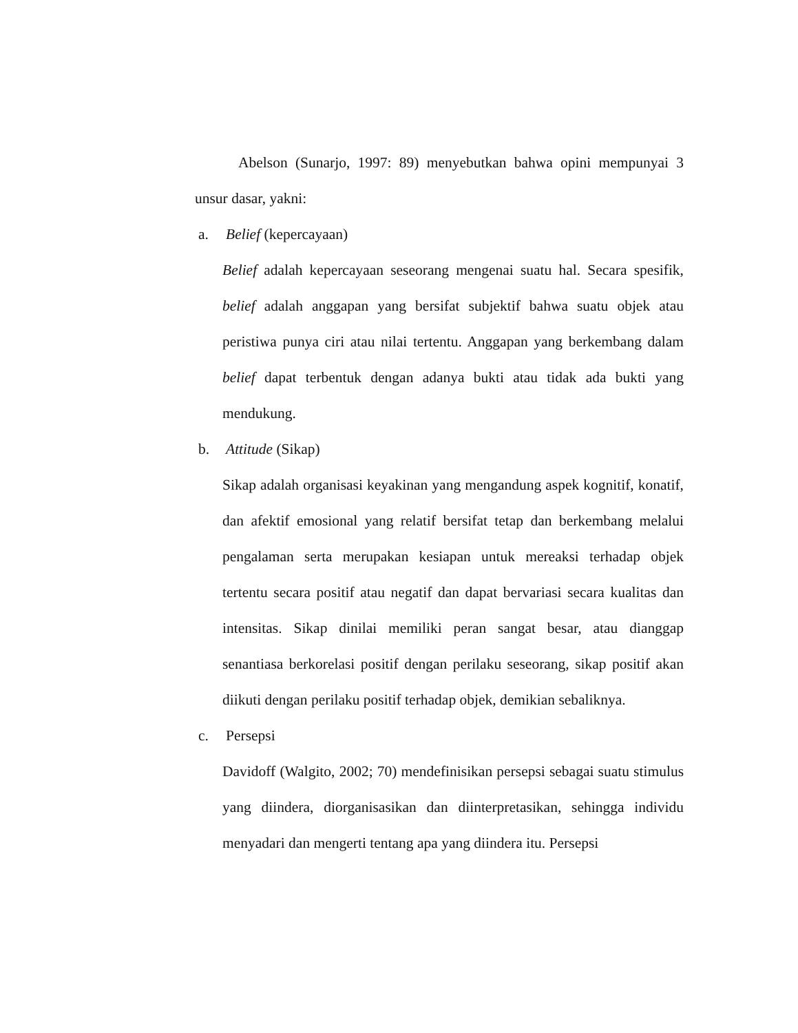Abelson (Sunarjo, 1997: 89) menyebutkan bahwa opini mempunyai 3 unsur dasar, yakni:
a. Belief (kepercayaan)
Belief adalah kepercayaan seseorang mengenai suatu hal. Secara spesifik, belief adalah anggapan yang bersifat subjektif bahwa suatu objek atau peristiwa punya ciri atau nilai tertentu. Anggapan yang berkembang dalam belief dapat terbentuk dengan adanya bukti atau tidak ada bukti yang mendukung.
b. Attitude (Sikap)
Sikap adalah organisasi keyakinan yang mengandung aspek kognitif, konatif, dan afektif emosional yang relatif bersifat tetap dan berkembang melalui pengalaman serta merupakan kesiapan untuk mereaksi terhadap objek tertentu secara positif atau negatif dan dapat bervariasi secara kualitas dan intensitas. Sikap dinilai memiliki peran sangat besar, atau dianggap senantiasa berkorelasi positif dengan perilaku seseorang, sikap positif akan diikuti dengan perilaku positif terhadap objek, demikian sebaliknya.
c. Persepsi
Davidoff (Walgito, 2002; 70) mendefinisikan persepsi sebagai suatu stimulus yang diindera, diorganisasikan dan diinterpretasikan, sehingga individu menyadari dan mengerti tentang apa yang diindera itu. Persepsi